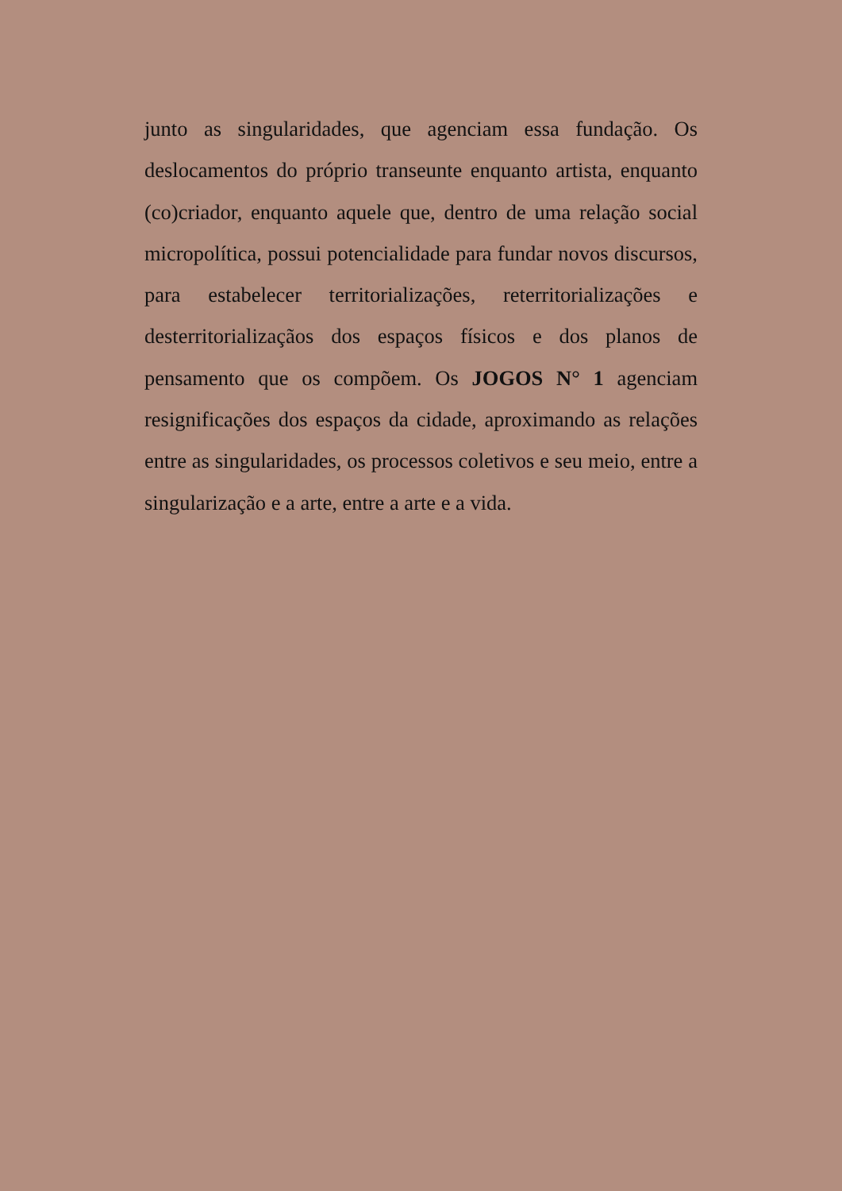junto as singularidades, que agenciam essa fundação. Os deslocamentos do próprio transeunte enquanto artista, enquanto (co)criador, enquanto aquele que, dentro de uma relação social micropolítica, possui potencialidade para fundar novos discursos, para estabelecer territorializações, reterritorializações e desterritorializaçãos dos espaços físicos e dos planos de pensamento que os compõem. Os JOGOS N° 1 agenciam resignificações dos espaços da cidade, aproximando as relações entre as singularidades, os processos coletivos e seu meio, entre a singularização e a arte, entre a arte e a vida.